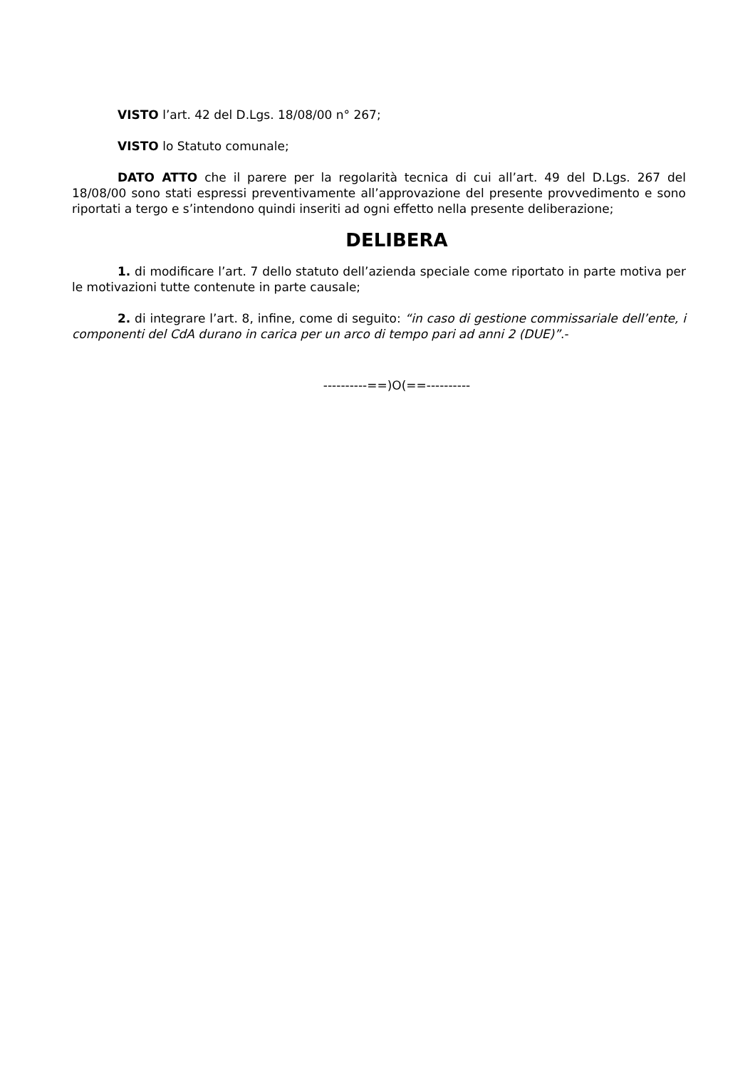VISTO l’art. 42 del D.Lgs. 18/08/00 n° 267;
VISTO lo Statuto comunale;
DATO ATTO che il parere per la regolarità tecnica di cui all’art. 49 del D.Lgs. 267 del 18/08/00 sono stati espressi preventivamente all’approvazione del presente provvedimento e sono riportati a tergo e s’intendono quindi inseriti ad ogni effetto nella presente deliberazione;
DELIBERA
1. di modificare l’art. 7 dello statuto dell’azienda speciale come riportato in parte motiva per le motivazioni tutte contenute in parte causale;
2. di integrare l’art. 8, infine, come di seguito: “in caso di gestione commissariale dell’ente, i componenti del CdA durano in carica per un arco di tempo pari ad anni 2 (DUE)”.-
----------==)O(==----------